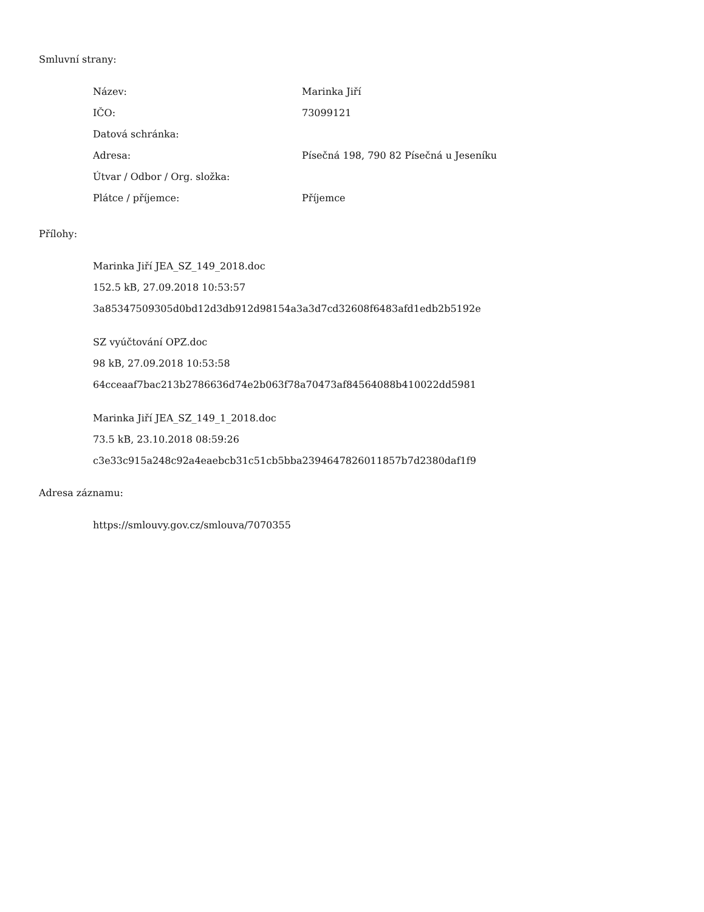Smluvní strany:
| Název: | Marinka Jiří |
| IČO: | 73099121 |
| Datová schránka: | |
| Adresa: | Písečná 198, 790 82 Písečná u Jeseníku |
| Útvar / Odbor / Org. složka: | |
| Plátce / příjemce: | Příjemce |
Přílohy:
Marinka Jiří JEA_SZ_149_2018.doc
152.5 kB, 27.09.2018 10:53:57
3a85347509305d0bd12d3db912d98154a3a3d7cd32608f6483afd1edb2b5192e
SZ vyúčtování OPZ.doc
98 kB, 27.09.2018 10:53:58
64cceaaf7bac213b2786636d74e2b063f78a70473af84564088b410022dd5981
Marinka Jiří JEA_SZ_149_1_2018.doc
73.5 kB, 23.10.2018 08:59:26
c3e33c915a248c92a4eaebcb31c51cb5bba2394647826011857b7d2380daf1f9
Adresa záznamu:
https://smlouvy.gov.cz/smlouva/7070355